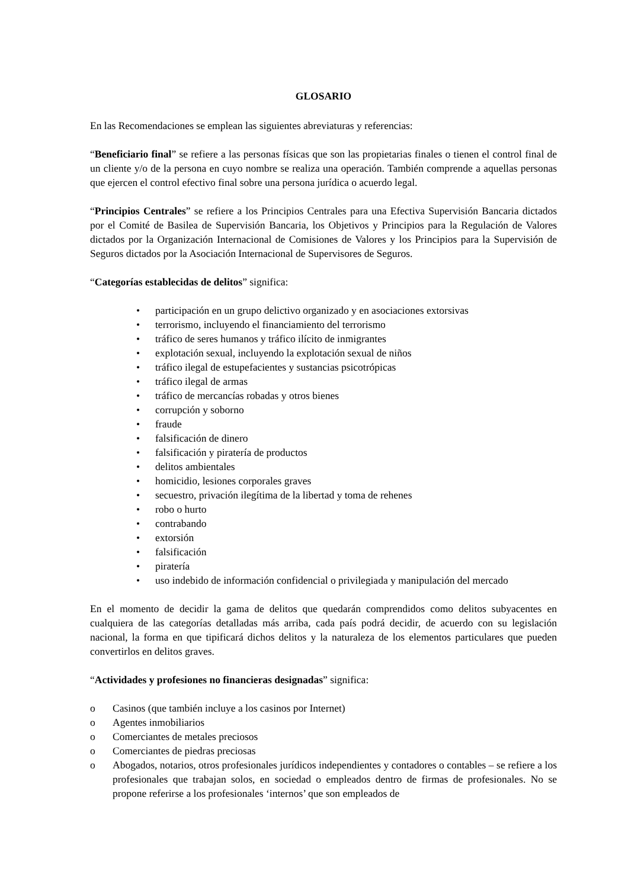GLOSARIO
En las Recomendaciones se emplean las siguientes abreviaturas y referencias:
“Beneficiario final” se refiere a las personas físicas que son las propietarias finales o tienen el control final de un cliente y/o de la persona en cuyo nombre se realiza una operación. También comprende a aquellas personas que ejercen el control efectivo final sobre una persona jurídica o acuerdo legal.
“Principios Centrales” se refiere a los Principios Centrales para una Efectiva Supervisión Bancaria dictados por el Comité de Basilea de Supervisión Bancaria, los Objetivos y Principios para la Regulación de Valores dictados por la Organización Internacional de Comisiones de Valores y los Principios para la Supervisión de Seguros dictados por la Asociación Internacional de Supervisores de Seguros.
“Categorías establecidas de delitos” significa:
• participación en un grupo delictivo organizado y en asociaciones extorsivas
• terrorismo, incluyendo el financiamiento del terrorismo
• tráfico de seres humanos y tráfico ilícito de inmigrantes
• explotación sexual, incluyendo la explotación sexual de niños
• tráfico ilegal de estupefacientes y sustancias psicotrópicas
• tráfico ilegal de armas
• tráfico de mercancías robadas y otros bienes
• corrupción y soborno
• fraude
• falsificación de dinero
• falsificación y piratería de productos
• delitos ambientales
• homicidio, lesiones corporales graves
• secuestro, privación ilegítima de la libertad y toma de rehenes
• robo o hurto
• contrabando
• extorsión
• falsificación
• piratería
• uso indebido de información confidencial o privilegiada y manipulación del mercado
En el momento de decidir la gama de delitos que quedarán comprendidos como delitos subyacentes en cualquiera de las categorías detalladas más arriba, cada país podrá decidir, de acuerdo con su legislación nacional, la forma en que tipificará dichos delitos y la naturaleza de los elementos particulares que pueden convertirlos en delitos graves.
“Actividades y profesiones no financieras designadas” significa:
o Casinos (que también incluye a los casinos por Internet)
o Agentes inmobiliarios
o Comerciantes de metales preciosos
o Comerciantes de piedras preciosas
o Abogados, notarios, otros profesionales jurídicos independientes y contadores o contables – se refiere a los profesionales que trabajan solos, en sociedad o empleados dentro de firmas de profesionales. No se propone referirse a los profesionales ‘internos’ que son empleados de